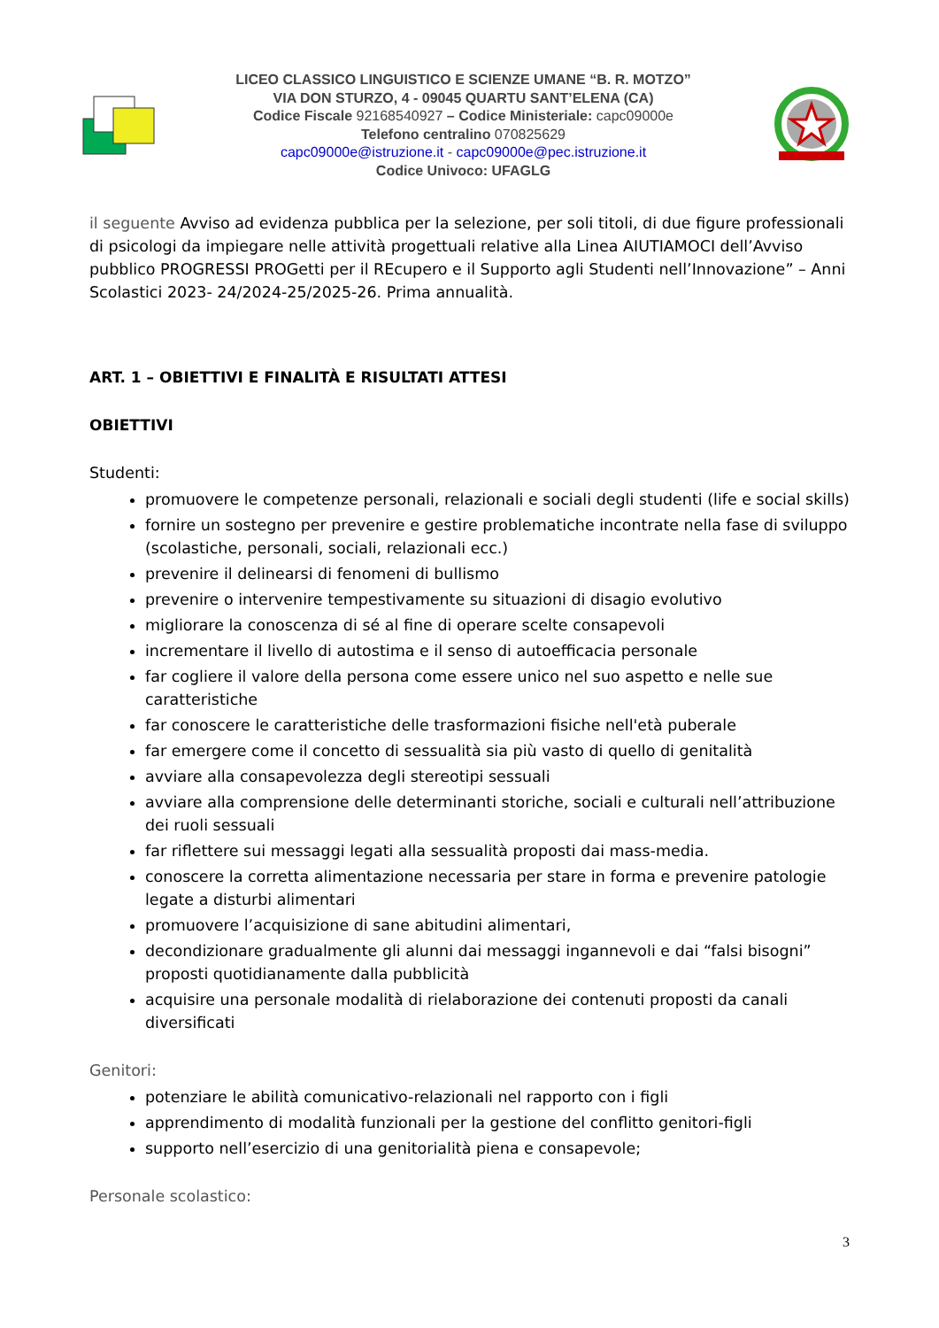LICEO CLASSICO LINGUISTICO E SCIENZE UMANE “B. R. MOTZO”
VIA DON STURZO, 4 - 09045 QUARTU SANT’ELENA (CA)
Codice Fiscale 92168540927 – Codice Ministeriale: capc09000e
Telefono centralino 070825629
capc09000e@istruzione.it - capc09000e@pec.istruzione.it
Codice Univoco: UFAGLG
il seguente Avviso ad evidenza pubblica per la selezione, per soli titoli, di due figure professionali di psicologi da impiegare nelle attività progettuali relative alla Linea AIUTIAMOCI dell’Avviso pubblico PROGRESSI PROGetti per il REcupero e il Supporto agli Studenti nell’Innovazione” – Anni Scolastici 2023- 24/2024-25/2025-26. Prima annualità.
ART. 1 – OBIETTIVI E FINALITÀ E RISULTATI ATTESI
OBIETTIVI
Studenti:
promuovere le competenze personali, relazionali e sociali degli studenti (life e social skills)
fornire un sostegno per prevenire e gestire problematiche incontrate nella fase di sviluppo (scolastiche, personali, sociali, relazionali ecc.)
prevenire il delinearsi di fenomeni di bullismo
prevenire o intervenire tempestivamente su situazioni di disagio evolutivo
migliorare la conoscenza di sé al fine di operare scelte consapevoli
incrementare il livello di autostima e il senso di autoefficacia personale
far cogliere il valore della persona come essere unico nel suo aspetto e nelle sue caratteristiche
far conoscere le caratteristiche delle trasformazioni fisiche nell'età puberale
far emergere come il concetto di sessualità sia più vasto di quello di genitalità
avviare alla consapevolezza degli stereotipi sessuali
avviare alla comprensione delle determinanti storiche, sociali e culturali nell’attribuzione dei ruoli sessuali
far riflettere sui messaggi legati alla sessualità proposti dai mass-media.
conoscere la corretta alimentazione necessaria per stare in forma e prevenire patologie legate a disturbi alimentari
promuovere l’acquisizione di sane abitudini alimentari,
decondizionare gradualmente gli alunni dai messaggi ingannevoli e dai “falsi bisogni” proposti quotidianamente dalla pubblicità
acquisire una personale modalità di rielaborazione dei contenuti proposti da canali diversificati
Genitori:
potenziare le abilità comunicativo-relazionali nel rapporto con i figli
apprendimento di modalità funzionali per la gestione del conflitto genitori-figli
supporto nell’esercizio di una genitorialità piena e consapevole;
Personale scolastico:
3